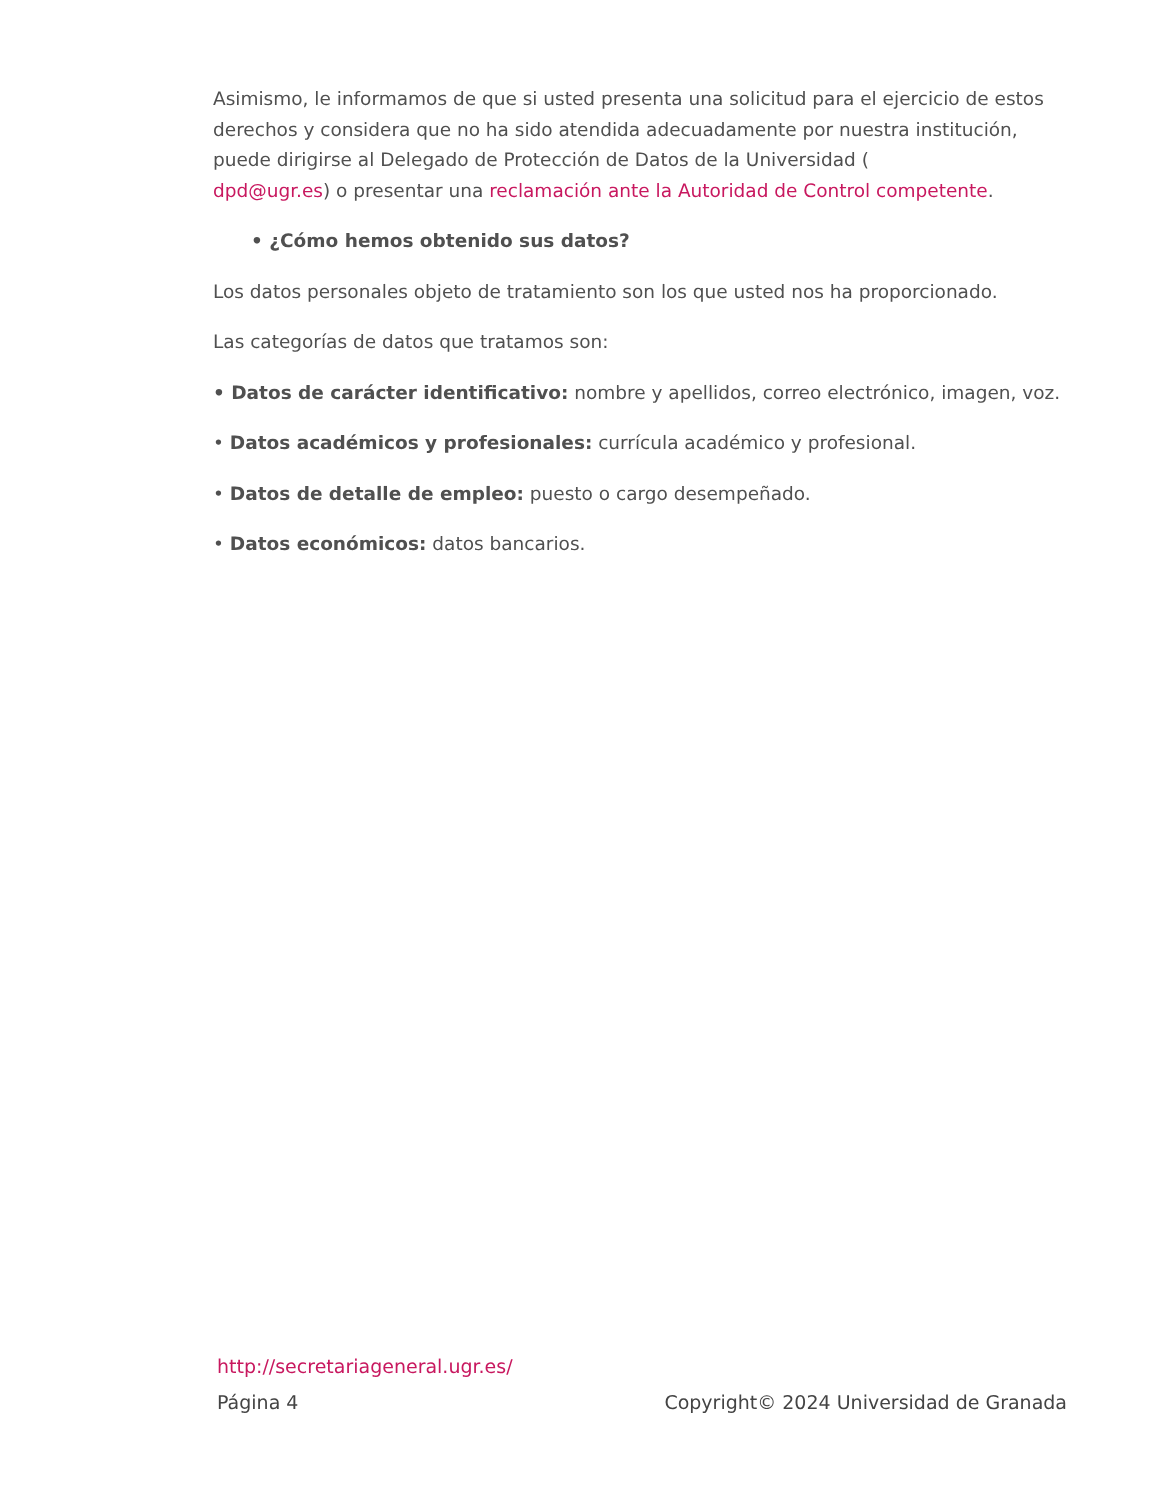Asimismo, le informamos de que si usted presenta una solicitud para el ejercicio de estos derechos y considera que no ha sido atendida adecuadamente por nuestra institución, puede dirigirse al Delegado de Protección de Datos de la Universidad (
dpd@ugr.es) o presentar una reclamación ante la Autoridad de Control competente.
• ¿Cómo hemos obtenido sus datos?
Los datos personales objeto de tratamiento son los que usted nos ha proporcionado.
Las categorías de datos que tratamos son:
• Datos de carácter identificativo: nombre y apellidos, correo electrónico, imagen, voz.
• Datos académicos y profesionales: currícula académico y profesional.
• Datos de detalle de empleo: puesto o cargo desempeñado.
• Datos económicos: datos bancarios.
http://secretariageneral.ugr.es/
Página 4 Copyright© 2024 Universidad de Granada